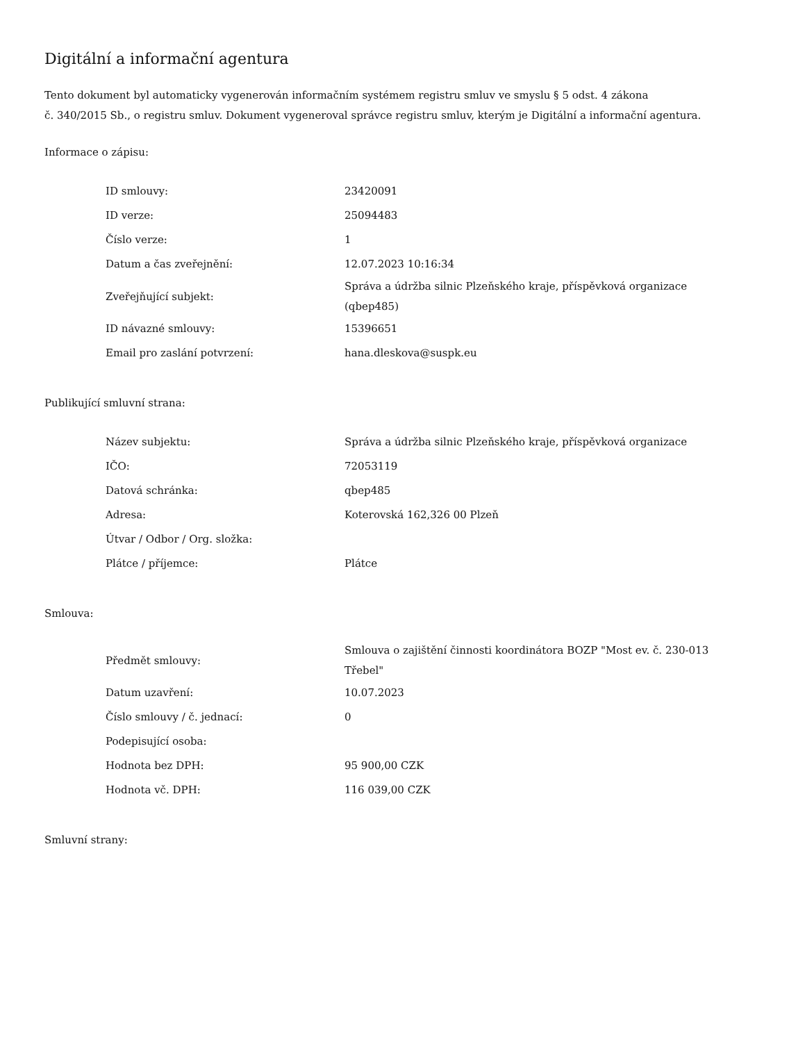Digitální a informační agentura
Tento dokument byl automaticky vygenerován informačním systémem registru smluv ve smyslu § 5 odst. 4 zákona
č. 340/2015 Sb., o registru smluv. Dokument vygeneroval správce registru smluv, kterým je Digitální a informační agentura.
Informace o zápisu:
| ID smlouvy: | 23420091 |
| ID verze: | 25094483 |
| Číslo verze: | 1 |
| Datum a čas zveřejnění: | 12.07.2023 10:16:34 |
| Zveřejňující subjekt: | Správa a údržba silnic Plzeňského kraje, příspěvková organizace (qbep485) |
| ID návazné smlouvy: | 15396651 |
| Email pro zaslání potvrzení: | hana.dleskova@suspk.eu |
Publikující smluvní strana:
| Název subjektu: | Správa a údržba silnic Plzeňského kraje, příspěvková organizace |
| IČO: | 72053119 |
| Datová schránka: | qbep485 |
| Adresa: | Koterovská 162,326 00 Plzeň |
| Útvar / Odbor / Org. složka: | |
| Plátce / příjemce: | Plátce |
Smlouva:
| Předmět smlouvy: | Smlouva o zajištění činnosti koordinátora BOZP "Most ev. č. 230-013 Třebel" |
| Datum uzavření: | 10.07.2023 |
| Číslo smlouvy / č. jednací: | 0 |
| Podepisující osoba: | |
| Hodnota bez DPH: | 95 900,00 CZK |
| Hodnota vč. DPH: | 116 039,00 CZK |
Smluvní strany: